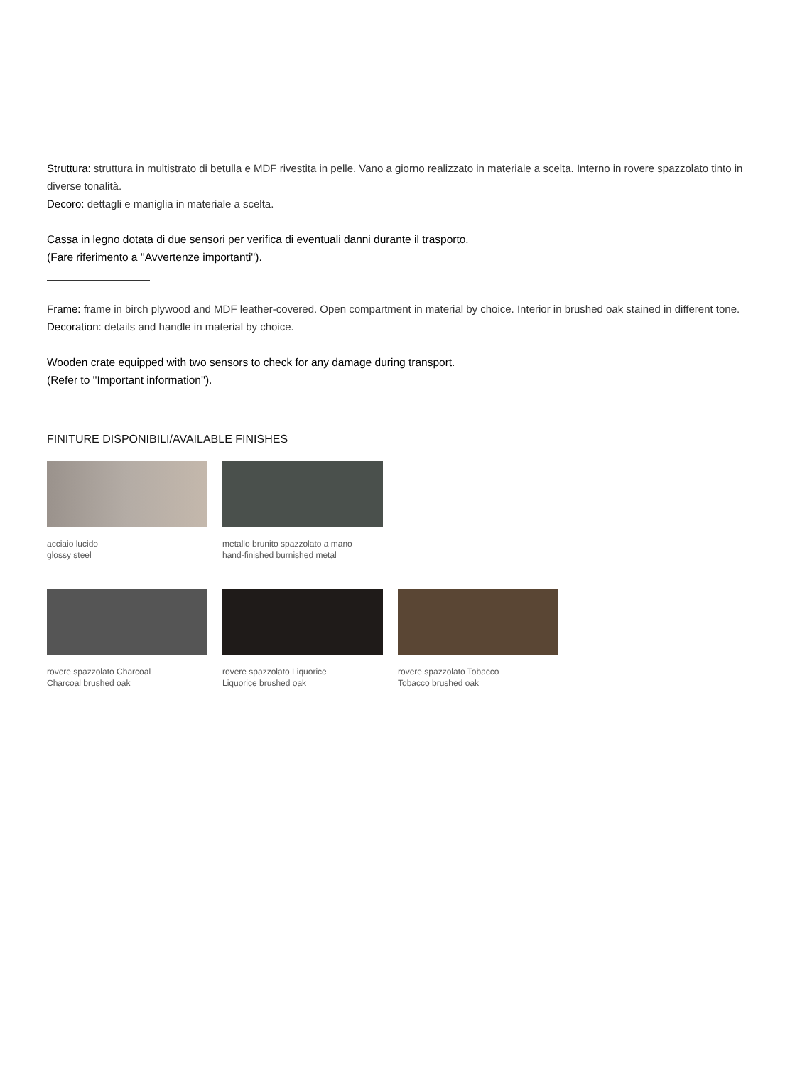Struttura: struttura in multistrato di betulla e MDF rivestita in pelle. Vano a giorno realizzato in materiale a scelta. Interno in rovere spazzolato tinto in diverse tonalità.
Decoro: dettagli e maniglia in materiale a scelta.
Cassa in legno dotata di due sensori per verifica di eventuali danni durante il trasporto.
(Fare riferimento a ''Avvertenze importanti'').
Frame: frame in birch plywood and MDF leather-covered. Open compartment in material by choice. Interior in brushed oak stained in different tone.
Decoration: details and handle in material by choice.
Wooden crate equipped with two sensors to check for any damage during transport.
(Refer to ''Important information'').
FINITURE DISPONIBILI/AVAILABLE FINISHES
acciaio lucido
glossy steel
metallo brunito spazzolato a mano
hand-finished burnished metal
rovere spazzolato Charcoal
Charcoal brushed oak
rovere spazzolato Liquorice
Liquorice brushed oak
rovere spazzolato Tobacco
Tobacco brushed oak